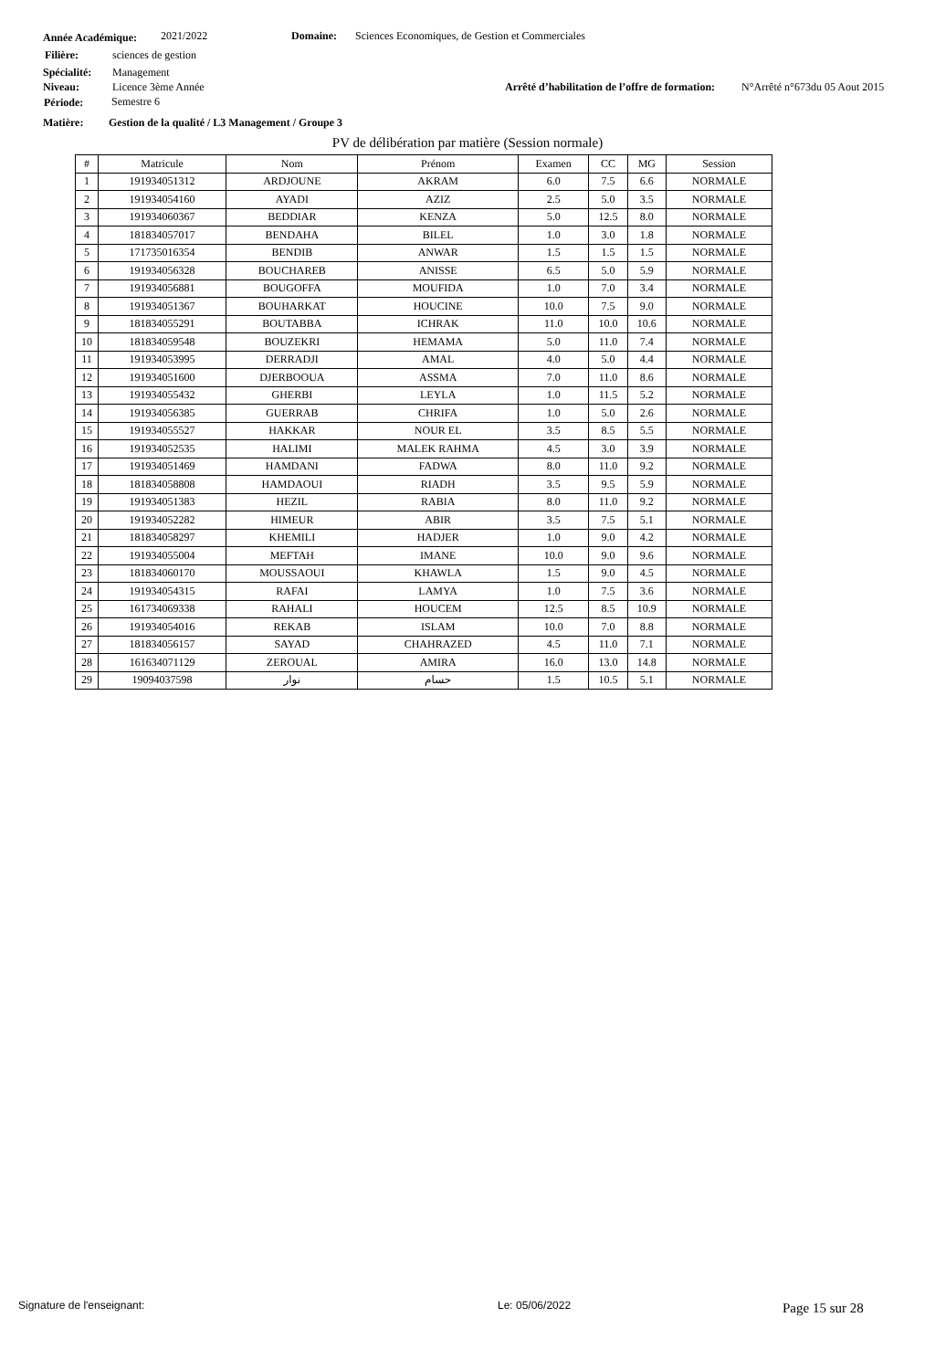Année Académique: 2021/2022 Domaine: Sciences Economiques, de Gestion et Commerciales
Filière: sciences de gestion
Spécialité: Management
Niveau: Licence 3ème Année Arrêté d’habilitation de l’offre de formation: N°Arrêté n°673du 05 Aout 2015
Période: Semestre 6
Matière: Gestion de la qualité / L3 Management / Groupe 3
PV de délibération par matière (Session normale)
| # | Matricule | Nom | Prénom | Examen | CC | MG | Session |
| --- | --- | --- | --- | --- | --- | --- | --- |
| 1 | 191934051312 | ARDJOUNE | AKRAM | 6.0 | 7.5 | 6.6 | NORMALE |
| 2 | 191934054160 | AYADI | AZIZ | 2.5 | 5.0 | 3.5 | NORMALE |
| 3 | 191934060367 | BEDDIAR | KENZA | 5.0 | 12.5 | 8.0 | NORMALE |
| 4 | 181834057017 | BENDAHA | BILEL | 1.0 | 3.0 | 1.8 | NORMALE |
| 5 | 171735016354 | BENDIB | ANWAR | 1.5 | 1.5 | 1.5 | NORMALE |
| 6 | 191934056328 | BOUCHAREB | ANISSE | 6.5 | 5.0 | 5.9 | NORMALE |
| 7 | 191934056881 | BOUGOFFA | MOUFIDA | 1.0 | 7.0 | 3.4 | NORMALE |
| 8 | 191934051367 | BOUHARKAT | HOUCINE | 10.0 | 7.5 | 9.0 | NORMALE |
| 9 | 181834055291 | BOUTABBA | ICHRAK | 11.0 | 10.0 | 10.6 | NORMALE |
| 10 | 181834059548 | BOUZEKRI | HEMAMA | 5.0 | 11.0 | 7.4 | NORMALE |
| 11 | 191934053995 | DERRADJI | AMAL | 4.0 | 5.0 | 4.4 | NORMALE |
| 12 | 191934051600 | DJERBOOUA | ASSMA | 7.0 | 11.0 | 8.6 | NORMALE |
| 13 | 191934055432 | GHERBI | LEYLA | 1.0 | 11.5 | 5.2 | NORMALE |
| 14 | 191934056385 | GUERRAB | CHRIFA | 1.0 | 5.0 | 2.6 | NORMALE |
| 15 | 191934055527 | HAKKAR | NOUR EL | 3.5 | 8.5 | 5.5 | NORMALE |
| 16 | 191934052535 | HALIMI | MALEK RAHMA | 4.5 | 3.0 | 3.9 | NORMALE |
| 17 | 191934051469 | HAMDANI | FADWA | 8.0 | 11.0 | 9.2 | NORMALE |
| 18 | 181834058808 | HAMDAOUI | RIADH | 3.5 | 9.5 | 5.9 | NORMALE |
| 19 | 191934051383 | HEZIL | RABIA | 8.0 | 11.0 | 9.2 | NORMALE |
| 20 | 191934052282 | HIMEUR | ABIR | 3.5 | 7.5 | 5.1 | NORMALE |
| 21 | 181834058297 | KHEMILI | HADJER | 1.0 | 9.0 | 4.2 | NORMALE |
| 22 | 191934055004 | MEFTAH | IMANE | 10.0 | 9.0 | 9.6 | NORMALE |
| 23 | 181834060170 | MOUSSAOUI | KHAWLA | 1.5 | 9.0 | 4.5 | NORMALE |
| 24 | 191934054315 | RAFAI | LAMYA | 1.0 | 7.5 | 3.6 | NORMALE |
| 25 | 161734069338 | RAHALI | HOUCEM | 12.5 | 8.5 | 10.9 | NORMALE |
| 26 | 191934054016 | REKAB | ISLAM | 10.0 | 7.0 | 8.8 | NORMALE |
| 27 | 181834056157 | SAYAD | CHAHRAZED | 4.5 | 11.0 | 7.1 | NORMALE |
| 28 | 161634071129 | ZEROUAL | AMIRA | 16.0 | 13.0 | 14.8 | NORMALE |
| 29 | 19094037598 | نوار | حسام | 1.5 | 10.5 | 5.1 | NORMALE |
Signature de l'enseignant: Le: 05/06/2022 Page 15 sur 28